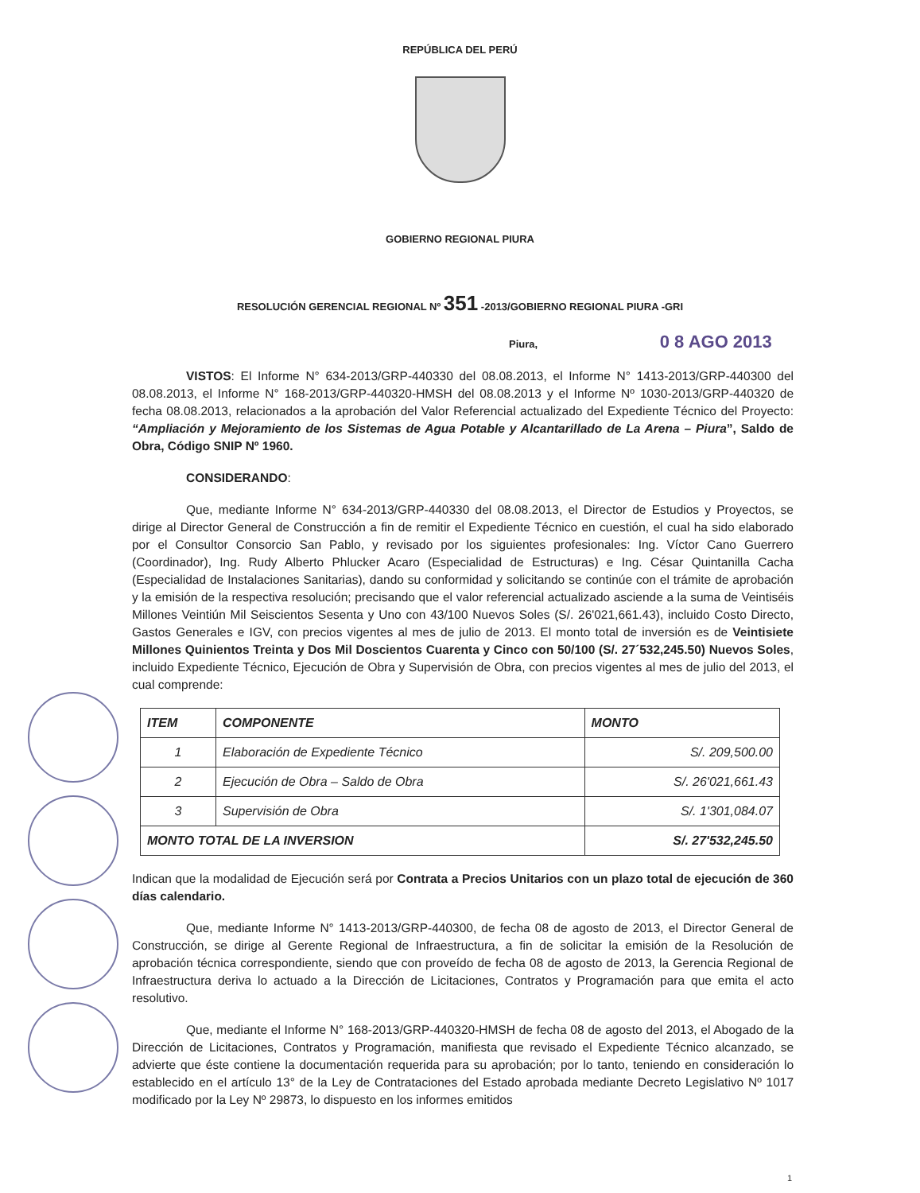REPÚBLICA DEL PERÚ
GOBIERNO REGIONAL PIURA
RESOLUCIÓN GERENCIAL REGIONAL Nº 351 -2013/GOBIERNO REGIONAL PIURA -GRI
Piura, 0 8 AGO 2013
VISTOS: El Informe N° 634-2013/GRP-440330 del 08.08.2013, el Informe N° 1413-2013/GRP-440300 del 08.08.2013, el Informe N° 168-2013/GRP-440320-HMSH del 08.08.2013 y el Informe Nº 1030-2013/GRP-440320 de fecha 08.08.2013, relacionados a la aprobación del Valor Referencial actualizado del Expediente Técnico del Proyecto: “Ampliación y Mejoramiento de los Sistemas de Agua Potable y Alcantarillado de La Arena – Piura”, Saldo de Obra, Código SNIP Nº 1960.
CONSIDERANDO:
Que, mediante Informe N° 634-2013/GRP-440330 del 08.08.2013, el Director de Estudios y Proyectos, se dirige al Director General de Construcción a fin de remitir el Expediente Técnico en cuestión, el cual ha sido elaborado por el Consultor Consorcio San Pablo, y revisado por los siguientes profesionales: Ing. Víctor Cano Guerrero (Coordinador), Ing. Rudy Alberto Phlucker Acaro (Especialidad de Estructuras) e Ing. César Quintanilla Cacha (Especialidad de Instalaciones Sanitarias), dando su conformidad y solicitando se continúe con el trámite de aprobación y la emisión de la respectiva resolución; precisando que el valor referencial actualizado asciende a la suma de Veintiséis Millones Veintiún Mil Seiscientos Sesenta y Uno con 43/100 Nuevos Soles (S/. 26'021,661.43), incluido Costo Directo, Gastos Generales e IGV, con precios vigentes al mes de julio de 2013. El monto total de inversión es de Veintisiete Millones Quinientos Treinta y Dos Mil Doscientos Cuarenta y Cinco con 50/100 (S/. 27´532,245.50) Nuevos Soles, incluido Expediente Técnico, Ejecución de Obra y Supervisión de Obra, con precios vigentes al mes de julio del 2013, el cual comprende:
| ITEM | COMPONENTE | MONTO |
| --- | --- | --- |
| 1 | Elaboración de Expediente Técnico | S/. 209,500.00 |
| 2 | Ejecución de Obra – Saldo de Obra | S/. 26'021,661.43 |
| 3 | Supervisión de Obra | S/. 1'301,084.07 |
| MONTO TOTAL DE LA INVERSION | | S/. 27'532,245.50 |
Indican que la modalidad de Ejecución será por Contrata a Precios Unitarios con un plazo total de ejecución de 360 días calendario.
Que, mediante Informe N° 1413-2013/GRP-440300, de fecha 08 de agosto de 2013, el Director General de Construcción, se dirige al Gerente Regional de Infraestructura, a fin de solicitar la emisión de la Resolución de aprobación técnica correspondiente, siendo que con proveído de fecha 08 de agosto de 2013, la Gerencia Regional de Infraestructura deriva lo actuado a la Dirección de Licitaciones, Contratos y Programación para que emita el acto resolutivo.
Que, mediante el Informe N° 168-2013/GRP-440320-HMSH de fecha 08 de agosto del 2013, el Abogado de la Dirección de Licitaciones, Contratos y Programación, manifiesta que revisado el Expediente Técnico alcanzado, se advierte que éste contiene la documentación requerida para su aprobación; por lo tanto, teniendo en consideración lo establecido en el artículo 13° de la Ley de Contrataciones del Estado aprobada mediante Decreto Legislativo Nº 1017 modificado por la Ley Nº 29873, lo dispuesto en los informes emitidos
1